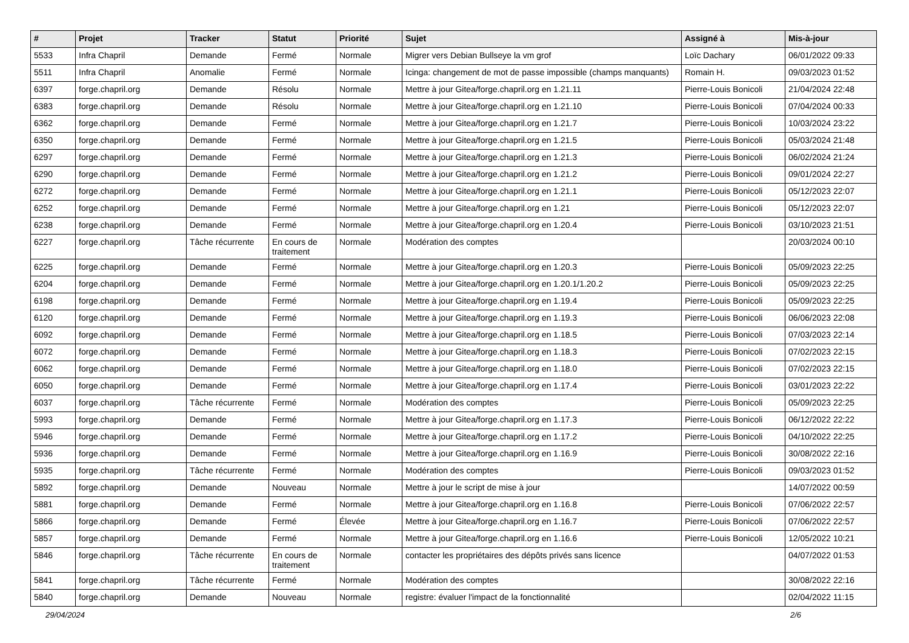| # | Projet | Tracker | Statut | Priorité | Sujet | Assigné à | Mis-à-jour |
| --- | --- | --- | --- | --- | --- | --- | --- |
| 5533 | Infra Chapril | Demande | Fermé | Normale | Migrer vers Debian Bullseye la vm grof | Loïc Dachary | 06/01/2022 09:33 |
| 5511 | Infra Chapril | Anomalie | Fermé | Normale | Icinga: changement de mot de passe impossible (champs manquants) | Romain H. | 09/03/2023 01:52 |
| 6397 | forge.chapril.org | Demande | Résolu | Normale | Mettre à jour Gitea/forge.chapril.org en 1.21.11 | Pierre-Louis Bonicoli | 21/04/2024 22:48 |
| 6383 | forge.chapril.org | Demande | Résolu | Normale | Mettre à jour Gitea/forge.chapril.org en 1.21.10 | Pierre-Louis Bonicoli | 07/04/2024 00:33 |
| 6362 | forge.chapril.org | Demande | Fermé | Normale | Mettre à jour Gitea/forge.chapril.org en 1.21.7 | Pierre-Louis Bonicoli | 10/03/2024 23:22 |
| 6350 | forge.chapril.org | Demande | Fermé | Normale | Mettre à jour Gitea/forge.chapril.org en 1.21.5 | Pierre-Louis Bonicoli | 05/03/2024 21:48 |
| 6297 | forge.chapril.org | Demande | Fermé | Normale | Mettre à jour Gitea/forge.chapril.org en 1.21.3 | Pierre-Louis Bonicoli | 06/02/2024 21:24 |
| 6290 | forge.chapril.org | Demande | Fermé | Normale | Mettre à jour Gitea/forge.chapril.org en 1.21.2 | Pierre-Louis Bonicoli | 09/01/2024 22:27 |
| 6272 | forge.chapril.org | Demande | Fermé | Normale | Mettre à jour Gitea/forge.chapril.org en 1.21.1 | Pierre-Louis Bonicoli | 05/12/2023 22:07 |
| 6252 | forge.chapril.org | Demande | Fermé | Normale | Mettre à jour Gitea/forge.chapril.org en 1.21 | Pierre-Louis Bonicoli | 05/12/2023 22:07 |
| 6238 | forge.chapril.org | Demande | Fermé | Normale | Mettre à jour Gitea/forge.chapril.org en 1.20.4 | Pierre-Louis Bonicoli | 03/10/2023 21:51 |
| 6227 | forge.chapril.org | Tâche récurrente | En cours de traitement | Normale | Modération des comptes | | 20/03/2024 00:10 |
| 6225 | forge.chapril.org | Demande | Fermé | Normale | Mettre à jour Gitea/forge.chapril.org en 1.20.3 | Pierre-Louis Bonicoli | 05/09/2023 22:25 |
| 6204 | forge.chapril.org | Demande | Fermé | Normale | Mettre à jour Gitea/forge.chapril.org en 1.20.1/1.20.2 | Pierre-Louis Bonicoli | 05/09/2023 22:25 |
| 6198 | forge.chapril.org | Demande | Fermé | Normale | Mettre à jour Gitea/forge.chapril.org en 1.19.4 | Pierre-Louis Bonicoli | 05/09/2023 22:25 |
| 6120 | forge.chapril.org | Demande | Fermé | Normale | Mettre à jour Gitea/forge.chapril.org en 1.19.3 | Pierre-Louis Bonicoli | 06/06/2023 22:08 |
| 6092 | forge.chapril.org | Demande | Fermé | Normale | Mettre à jour Gitea/forge.chapril.org en 1.18.5 | Pierre-Louis Bonicoli | 07/03/2023 22:14 |
| 6072 | forge.chapril.org | Demande | Fermé | Normale | Mettre à jour Gitea/forge.chapril.org en 1.18.3 | Pierre-Louis Bonicoli | 07/02/2023 22:15 |
| 6062 | forge.chapril.org | Demande | Fermé | Normale | Mettre à jour Gitea/forge.chapril.org en 1.18.0 | Pierre-Louis Bonicoli | 07/02/2023 22:15 |
| 6050 | forge.chapril.org | Demande | Fermé | Normale | Mettre à jour Gitea/forge.chapril.org en 1.17.4 | Pierre-Louis Bonicoli | 03/01/2023 22:22 |
| 6037 | forge.chapril.org | Tâche récurrente | Fermé | Normale | Modération des comptes | Pierre-Louis Bonicoli | 05/09/2023 22:25 |
| 5993 | forge.chapril.org | Demande | Fermé | Normale | Mettre à jour Gitea/forge.chapril.org en 1.17.3 | Pierre-Louis Bonicoli | 06/12/2022 22:22 |
| 5946 | forge.chapril.org | Demande | Fermé | Normale | Mettre à jour Gitea/forge.chapril.org en 1.17.2 | Pierre-Louis Bonicoli | 04/10/2022 22:25 |
| 5936 | forge.chapril.org | Demande | Fermé | Normale | Mettre à jour Gitea/forge.chapril.org en 1.16.9 | Pierre-Louis Bonicoli | 30/08/2022 22:16 |
| 5935 | forge.chapril.org | Tâche récurrente | Fermé | Normale | Modération des comptes | Pierre-Louis Bonicoli | 09/03/2023 01:52 |
| 5892 | forge.chapril.org | Demande | Nouveau | Normale | Mettre à jour le script de mise à jour | | 14/07/2022 00:59 |
| 5881 | forge.chapril.org | Demande | Fermé | Normale | Mettre à jour Gitea/forge.chapril.org en 1.16.8 | Pierre-Louis Bonicoli | 07/06/2022 22:57 |
| 5866 | forge.chapril.org | Demande | Fermé | Élevée | Mettre à jour Gitea/forge.chapril.org en 1.16.7 | Pierre-Louis Bonicoli | 07/06/2022 22:57 |
| 5857 | forge.chapril.org | Demande | Fermé | Normale | Mettre à jour Gitea/forge.chapril.org en 1.16.6 | Pierre-Louis Bonicoli | 12/05/2022 10:21 |
| 5846 | forge.chapril.org | Tâche récurrente | En cours de traitement | Normale | contacter les propriétaires des dépôts privés sans licence | | 04/07/2022 01:53 |
| 5841 | forge.chapril.org | Tâche récurrente | Fermé | Normale | Modération des comptes | | 30/08/2022 22:16 |
| 5840 | forge.chapril.org | Demande | Nouveau | Normale | registre: évaluer l'impact de la fonctionnalité | | 02/04/2022 11:15 |
29/04/2024 2/6